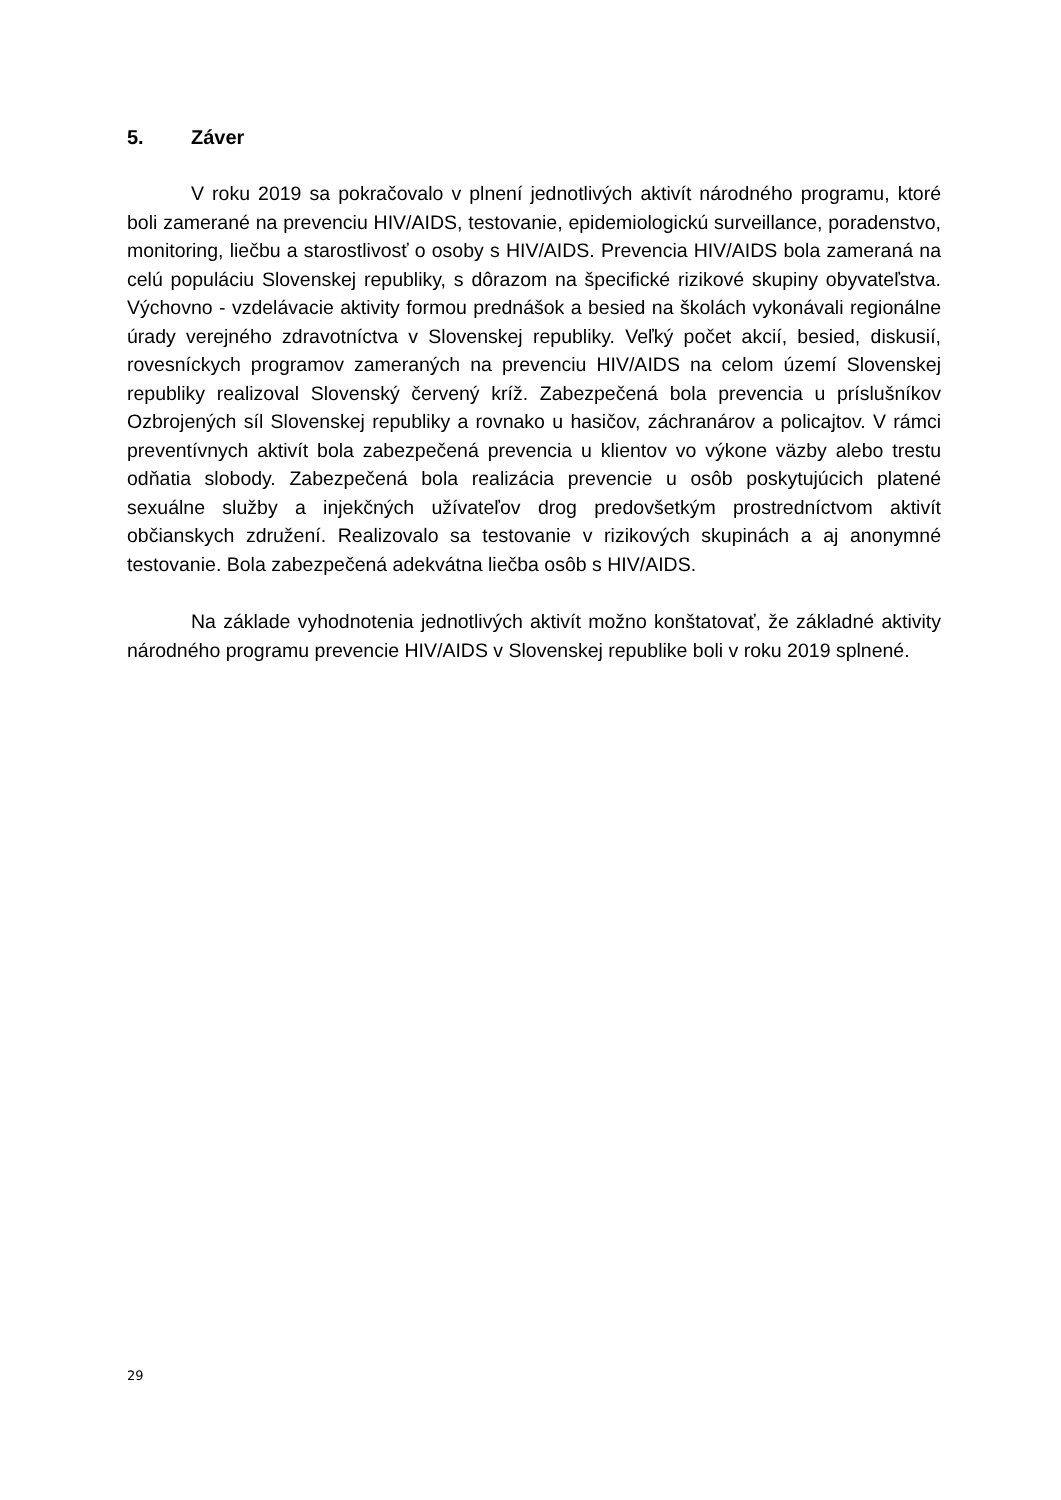5. Záver
V roku 2019 sa pokračovalo v plnení jednotlivých aktivít národného programu, ktoré boli zamerané na prevenciu HIV/AIDS, testovanie, epidemiologickú surveillance, poradenstvo, monitoring, liečbu a starostlivosť o osoby s HIV/AIDS. Prevencia HIV/AIDS bola zameraná na celú populáciu Slovenskej republiky, s dôrazom na špecifické rizikové skupiny obyvateľstva. Výchovno - vzdelávacie aktivity formou prednášok a besied na školách vykonávali regionálne úrady verejného zdravotníctva v Slovenskej republiky. Veľký počet akcií, besied, diskusií, rovesníckych programov zameraných na prevenciu HIV/AIDS na celom území Slovenskej republiky realizoval Slovenský červený kríž. Zabezpečená bola prevencia u príslušníkov Ozbrojených síl Slovenskej republiky a rovnako u hasičov, záchranárov a policajtov. V rámci preventívnych aktivít bola zabezpečená prevencia u klientov vo výkone väzby alebo trestu odňatia slobody. Zabezpečená bola realizácia prevencie u osôb poskytujúcich platené sexuálne služby a injekčných užívateľov drog predovšetkým prostredníctvom aktivít občianskych združení. Realizovalo sa testovanie v rizikových skupinách a aj anonymné testovanie. Bola zabezpečená adekvátna liečba osôb s HIV/AIDS.
Na základe vyhodnotenia jednotlivých aktivít možno konštatovať, že základné aktivity národného programu prevencie HIV/AIDS v Slovenskej republike boli v roku 2019 splnené.
29